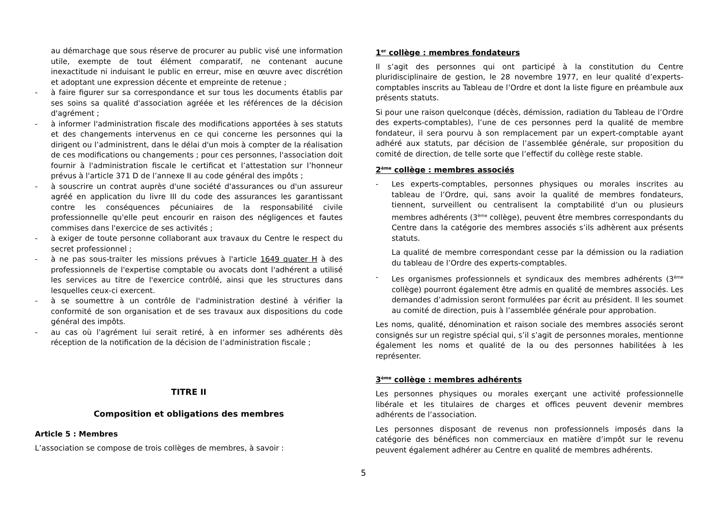au démarchage que sous réserve de procurer au public visé une information utile, exempte de tout élément comparatif, ne contenant aucune inexactitude ni induisant le public en erreur, mise en œuvre avec discrétion et adoptant une expression décente et empreinte de retenue ;
- à faire figurer sur sa correspondance et sur tous les documents établis par ses soins sa qualité d'association agréée et les références de la décision d'agrément ;
- à informer l'administration fiscale des modifications apportées à ses statuts et des changements intervenus en ce qui concerne les personnes qui la dirigent ou l’administrent, dans le délai d'un mois à compter de la réalisation de ces modifications ou changements ; pour ces personnes, l'association doit fournir à l'administration fiscale le certificat et l’attestation sur l’honneur prévus à l'article 371 D de l’annexe II au code général des impôts ;
- à souscrire un contrat auprès d'une société d'assurances ou d'un assureur agréé en application du livre III du code des assurances les garantissant contre les conséquences pécuniaires de la responsabilité civile professionnelle qu'elle peut encourir en raison des négligences et fautes commises dans l'exercice de ses activités ;
- à exiger de toute personne collaborant aux travaux du Centre le respect du secret professionnel ;
- à ne pas sous-traiter les missions prévues à l'article 1649 quater H à des professionnels de l'expertise comptable ou avocats dont l'adhérent a utilisé les services au titre de l'exercice contrôlé, ainsi que les structures dans lesquelles ceux-ci exercent.
- à se soumettre à un contrôle de l'administration destiné à vérifier la conformité de son organisation et de ses travaux aux dispositions du code général des impôts.
- au cas où l'agrément lui serait retiré, à en informer ses adhérents dès réception de la notification de la décision de l’administration fiscale ;
TITRE II
Composition et obligations des membres
Article 5 : Membres
L’association se compose de trois collèges de membres, à savoir :
1<sup>er</sup> collège : membres fondateurs
Il s’agit des personnes qui ont participé à la constitution du Centre pluridisciplinaire de gestion, le 28 novembre 1977, en leur qualité d’experts-comptables inscrits au Tableau de l’Ordre et dont la liste figure en préambule aux présents statuts.
Si pour une raison quelconque (décès, démission, radiation du Tableau de l’Ordre des experts-comptables), l’une de ces personnes perd la qualité de membre fondateur, il sera pourvu à son remplacement par un expert-comptable ayant adhéré aux statuts, par décision de l’assemblée générale, sur proposition du comité de direction, de telle sorte que l’effectif du collège reste stable.
2<sup>ème</sup> collège : membres associés
- Les experts-comptables, personnes physiques ou morales inscrites au tableau de l’Ordre, qui, sans avoir la qualité de membres fondateurs, tiennent, surveillent ou centralisent la comptabilité d’un ou plusieurs membres adhérents (3<sup>ème</sup> collège), peuvent être membres correspondants du Centre dans la catégorie des membres associés s’ils adhèrent aux présents statuts.
La qualité de membre correspondant cesse par la démission ou la radiation du tableau de l’Ordre des experts-comptables.
- Les organismes professionnels et syndicaux des membres adhérents (3<sup>ème</sup> collège) pourront également être admis en qualité de membres associés. Les demandes d’admission seront formulées par écrit au président. Il les soumet au comité de direction, puis à l’assemblée générale pour approbation.
Les noms, qualité, dénomination et raison sociale des membres associés seront consignés sur un registre spécial qui, s’il s’agit de personnes morales, mentionne également les noms et qualité de la ou des personnes habilitées à les représenter.
3<sup>ème</sup> collège : membres adhérents
Les personnes physiques ou morales exerçant une activité professionnelle libérale et les titulaires de charges et offices peuvent devenir membres adhérents de l’association.
Les personnes disposant de revenus non professionnels imposés dans la catégorie des bénéfices non commerciaux en matière d’impôt sur le revenu peuvent également adhérer au Centre en qualité de membres adhérents.
5